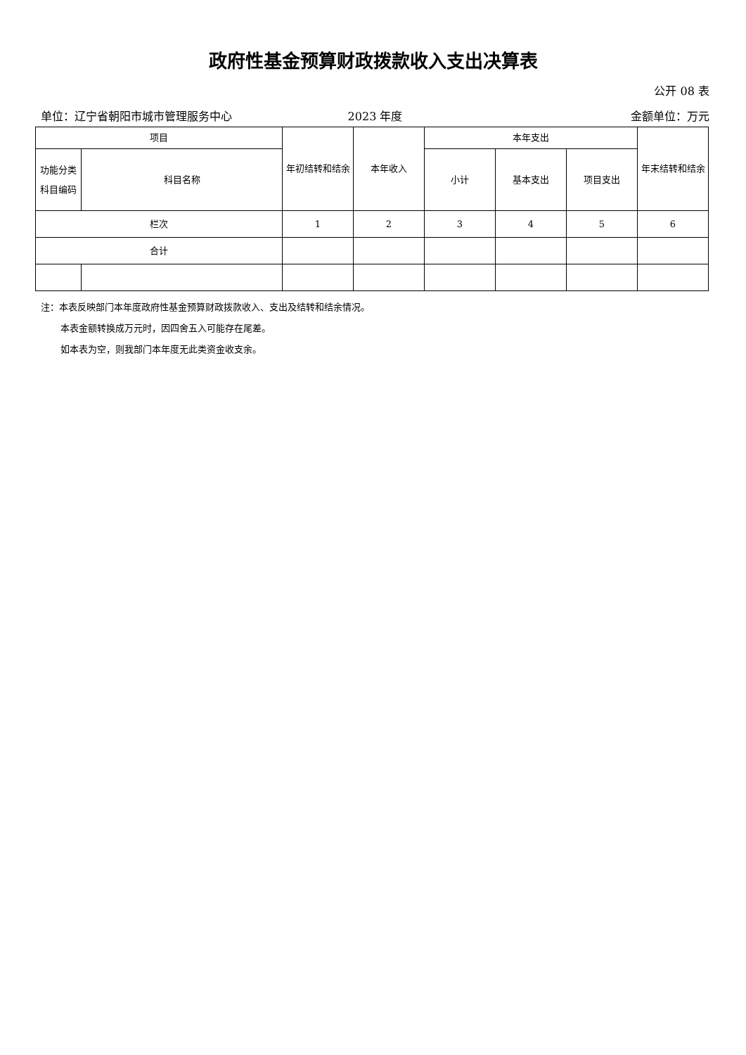政府性基金预算财政拨款收入支出决算表
公开 08 表
单位：辽宁省朝阳市城市管理服务中心 2023 年度 金额单位：万元
| 项目 | | 年初结转和结余 | 本年收入 | 本年支出 | | | 年末结转和结余 |
| --- | --- | --- | --- | --- | --- | --- | --- |
| 功能分类科目编码 | 科目名称 | | | 小计 | 基本支出 | 项目支出 | |
| 栏次 | | 1 | 2 | 3 | 4 | 5 | 6 |
| 合计 | | | | | | | |
注：本表反映部门本年度政府性基金预算财政拨款收入、支出及结转和结余情况。
本表金额转换成万元时，因四舍五入可能存在尾差。
如本表为空，则我部门本年度无此类资金收支余。